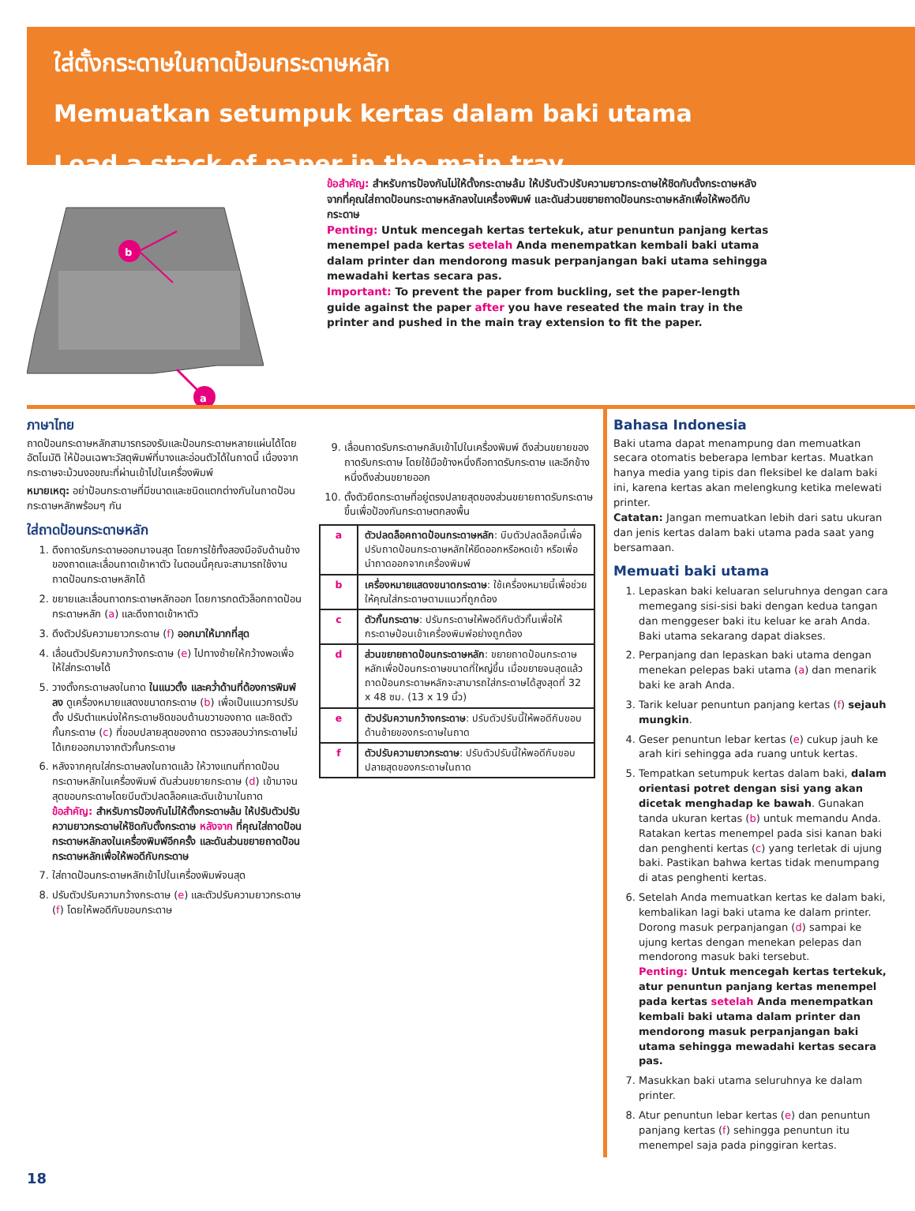ใส่ตั้งกระดาษในถาดป้อนกระดาษหลัก
Memuatkan setumpuk kertas dalam baki utama
Load a stack of paper in the main tray
a
b
ข้อสำคัญ: สำหรับการป้องกันไม่ให้ตั้งกระดาษล้ม ให้ปรับตัวปรับความยาวกระดาษให้ชิดกับตั้งกระดาษหลังจากที่คุณใส่ถาดป้อนกระดาษหลักลงในเครื่องพิมพ์ และดันส่วนขยายถาดป้อนกระดาษหลักเพื่อให้พอดีกับกระดาษ
Penting: Untuk mencegah kertas tertekuk, atur penuntun panjang kertas menempel pada kertas setelah Anda menempatkan kembali baki utama dalam printer dan mendorong masuk perpanjangan baki utama sehingga mewadahi kertas secara pas.
Important: To prevent the paper from buckling, set the paper-length guide against the paper after you have reseated the main tray in the printer and pushed in the main tray extension to fit the paper.
ภาษาไทย
ถาดป้อนกระดาษหลักสามารถรองรับและป้อนกระดาษหลายแผ่นได้โดยอัตโนมัติ ให้ป้อนเฉพาะวัสดุพิมพ์ที่บางและอ่อนตัวได้ในถาดนี้ เนื่องจากกระดาษจะม้วนงอขณะที่ผ่านเข้าไปในเครื่องพิมพ์
หมายเหตุ: อย่าป้อนกระดาษที่มีขนาดและชนิดแตกต่างกันในถาดป้อนกระดาษหลักพร้อมๆ กัน
ใส่ถาดป้อนกระดาษหลัก
1. ดึงถาดรับกระดาษออกมาจนสุด โดยการใช้ทั้งสองมือจับด้านข้างของถาดและเลื่อนถาดเข้าหาตัว ในตอนนี้คุณจะสามารถใช้งานถาดป้อนกระดาษหลักได้
2. ขยายและเลื่อนถาดกระดาษหลักออก โดยการกดตัวล็อกถาดป้อนกระดาษหลัก (a) และดึงถาดเข้าหาตัว
3. ดึงตัวปรับความยาวกระดาษ (f) ออกมาให้มากที่สุด
4. เลื่อนตัวปรับความกว้างกระดาษ (e) ไปทางซ้ายให้กว้างพอเพื่อให้ใส่กระดาษได้
5. วางตั้งกระดาษลงในถาด ในแนวตั้ง และคว่ำด้านที่ต้องการพิมพ์ลง ดูเครื่องหมายแสดงขนาดกระดาษ (b) เพื่อเป็นแนวการปรับตั้ง ปรับตำแหน่งให้กระดาษชิดขอบด้านขวาของถาด และชิดตัวกั้นกระดาษ (c) ที่ขอบปลายสุดของถาด ตรวจสอบว่ากระดาษไม่ได้เกยออกมาจากตัวกั้นกระดาษ
6. หลังจากคุณใส่กระดาษลงในถาดแล้ว ให้วางแทนที่ถาดป้อนกระดาษหลักในเครื่องพิมพ์ ดันส่วนขยายกระดาษ (d) เข้ามาจนสุดขอบกระดาษโดยบีบตัวปลดล็อคและดันเข้ามาในถาด
ข้อสำคัญ: สำหรับการป้องกันไม่ให้ตั้งกระดาษล้ม ให้ปรับตัวปรับความยาวกระดาษให้ชิดกับตั้งกระดาษ หลังจาก ที่คุณใส่ถาดป้อนกระดาษหลักลงในเครื่องพิมพ์อีกครั้ง และดันส่วนขยายถาดป้อนกระดาษหลักเพื่อให้พอดีกับกระดาษ
7. ใส่ถาดป้อนกระดาษหลักเข้าไปในเครื่องพิมพ์จนสุด
8. ปรับตัวปรับความกว้างกระดาษ (e) และตัวปรับความยาวกระดาษ (f) โดยให้พอดีกับขอบกระดาษ
9. เลื่อนถาดรับกระดาษกลับเข้าไปในเครื่องพิมพ์ ดึงส่วนขยายของถาดรับกระดาษ โดยใช้มือข้างหนึ่งถือถาดรับกระดาษ และอีกข้างหนึ่งดึงส่วนขยายออก
10. ตั้งตัวยึดกระดาษที่อยู่ตรงปลายสุดของส่วนขยายถาดรับกระดาษขึ้นเพื่อป้องกันกระดาษตกลงพื้น
| a | ตัวปลดล็อคถาดป้อนกระดาษหลัก : บีบตัวปลดล็อคนี้เพื่อปรับถาดป้อนกระดาษหลักให้ยืดออกหรือหดเข้า หรือเพื่อนำถาดออกจากเครื่องพิมพ์ |
| b | เครื่องหมายแสดงขนาดกระดาษ : ใช้เครื่องหมายนี้เพื่อช่วยให้คุณใส่กระดาษตามแนวที่ถูกต้อง |
| c | ตัวกั้นกระดาษ : ปรับกระดาษให้พอดีกับตัวกั้นเพื่อให้กระดาษป้อนเข้าเครื่องพิมพ์อย่างถูกต้อง |
| d | ส่วนขยายถาดป้อนกระดาษหลัก : ขยายถาดป้อนกระดาษหลักเพื่อป้อนกระดาษขนาดที่ใหญ่ขึ้น เมื่อขยายจนสุดแล้ว ถาดป้อนกระดาษหลักจะสามารถใส่กระดาษได้สูงสุดที่ 32 x 48 ซม. (13 x 19 นิ้ว) |
| e | ตัวปรับความกว้างกระดาษ : ปรับตัวปรับนี้ให้พอดีกับขอบด้านซ้ายของกระดาษในถาด |
| f | ตัวปรับความยาวกระดาษ : ปรับตัวปรับนี้ให้พอดีกับขอบปลายสุดของกระดาษในถาด |
Bahasa Indonesia
Baki utama dapat menampung dan memuatkan secara otomatis beberapa lembar kertas. Muatkan hanya media yang tipis dan fleksibel ke dalam baki ini, karena kertas akan melengkung ketika melewati printer.
Catatan: Jangan memuatkan lebih dari satu ukuran dan jenis kertas dalam baki utama pada saat yang bersamaan.
Memuati baki utama
1. Lepaskan baki keluaran seluruhnya dengan cara memegang sisi-sisi baki dengan kedua tangan dan menggeser baki itu keluar ke arah Anda. Baki utama sekarang dapat diakses.
2. Perpanjang dan lepaskan baki utama dengan menekan pelepas baki utama (a) dan menarik baki ke arah Anda.
3. Tarik keluar penuntun panjang kertas (f) sejauh mungkin.
4. Geser penuntun lebar kertas (e) cukup jauh ke arah kiri sehingga ada ruang untuk kertas.
5. Tempatkan setumpuk kertas dalam baki, dalam orientasi potret dengan sisi yang akan dicetak menghadap ke bawah. Gunakan tanda ukuran kertas (b) untuk memandu Anda. Ratakan kertas menempel pada sisi kanan baki dan penghenti kertas (c) yang terletak di ujung baki. Pastikan bahwa kertas tidak menumpang di atas penghenti kertas.
6. Setelah Anda memuatkan kertas ke dalam baki, kembalikan lagi baki utama ke dalam printer. Dorong masuk perpanjangan (d) sampai ke ujung kertas dengan menekan pelepas dan mendorong masuk baki tersebut.
Penting: Untuk mencegah kertas tertekuk, atur penuntun panjang kertas menempel pada kertas setelah Anda menempatkan kembali baki utama dalam printer dan mendorong masuk perpanjangan baki utama sehingga mewadahi kertas secara pas.
7. Masukkan baki utama seluruhnya ke dalam printer.
8. Atur penuntun lebar kertas (e) dan penuntun panjang kertas (f) sehingga penuntun itu menempel saja pada pinggiran kertas.
18